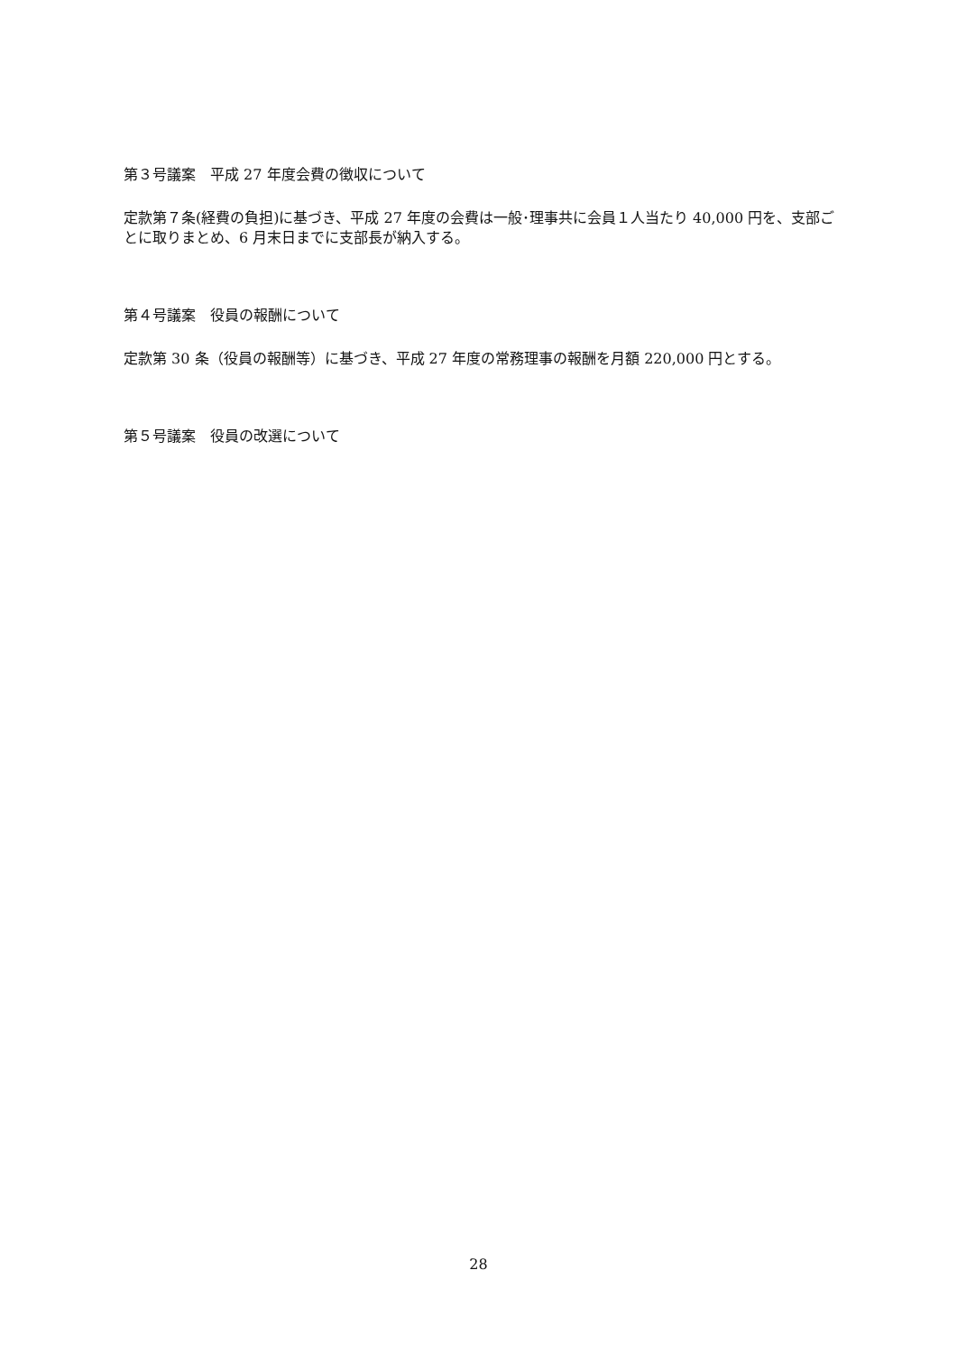第３号議案　平成 27 年度会費の徴収について
定款第７条(経費の負担)に基づき、平成 27 年度の会費は一般･理事共に会員１人当たり 40,000 円を、支部ごとに取りまとめ、6 月末日までに支部長が納入する。
第４号議案　役員の報酬について
定款第 30 条（役員の報酬等）に基づき、平成 27 年度の常務理事の報酬を月額 220,000 円とする。
第５号議案　役員の改選について
28